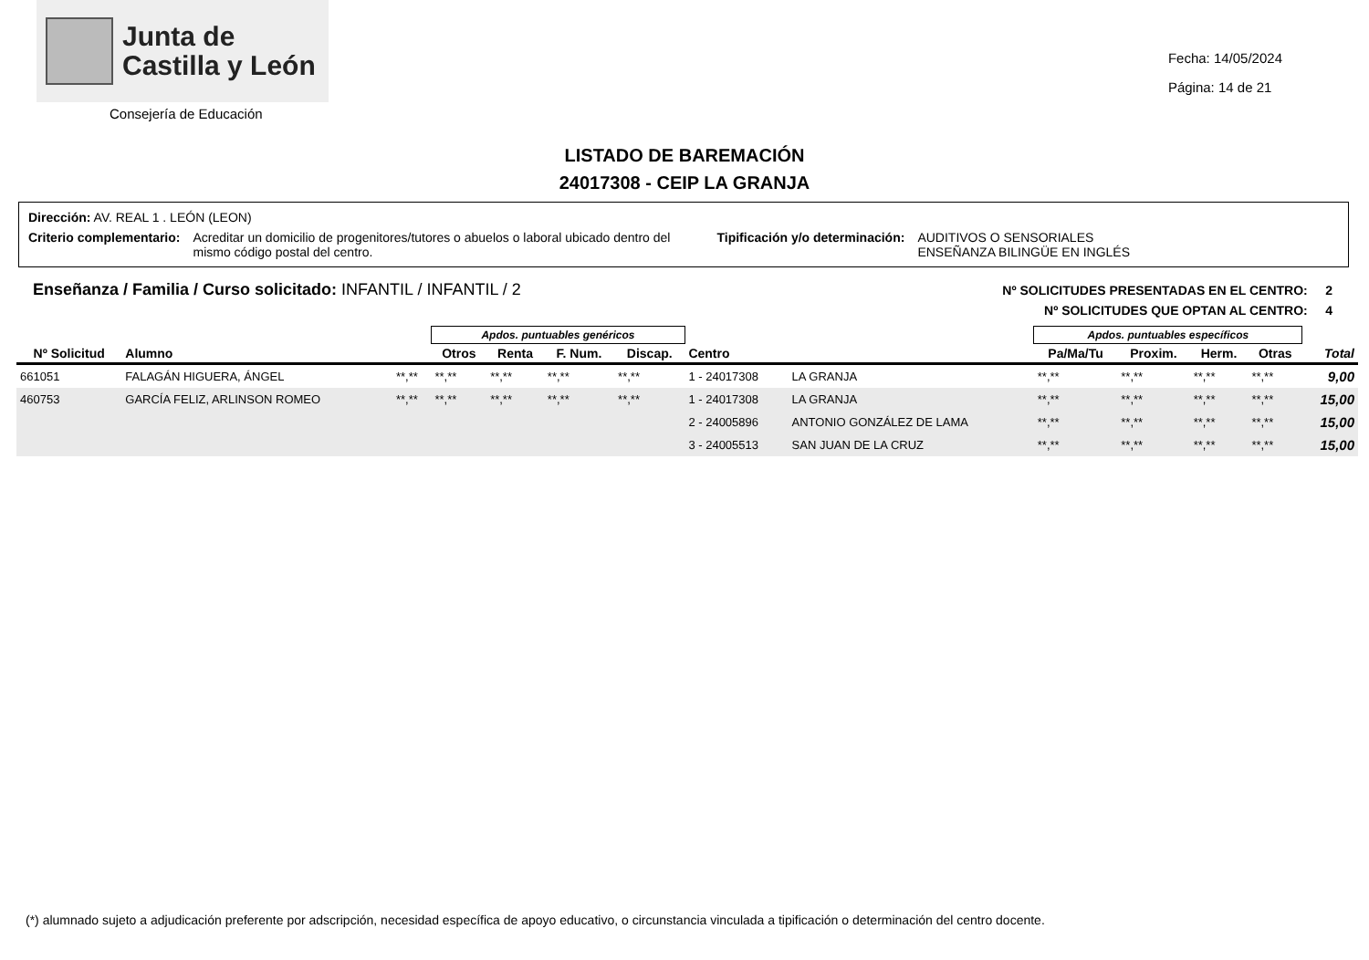Junta de
Castilla y León
Consejería de Educación
Fecha: 14/05/2024
Página: 14 de 21
LISTADO DE BAREMACIÓN
24017308 - CEIP LA GRANJA
Dirección: AV. REAL 1 . LEÓN (LEON)
Criterio complementario: Acreditar un domicilio de progenitores/tutores o abuelos o laboral ubicado dentro del mismo código postal del centro. Tipificación y/o determinación: AUDITIVOS O SENSORIALES
ENSEÑANZA BILINGÜE EN INGLÉS
Enseñanza / Familia / Curso solicitado: INFANTIL / INFANTIL / 2
Nº SOLICITUDES PRESENTADAS EN EL CENTRO: 2
Nº SOLICITUDES QUE OPTAN AL CENTRO: 4
| | | | Apdos. puntuables genéricos | | | | | | Apdos. puntuables específicos | | | | |
| --- | --- | --- | --- | --- | --- | --- | --- | --- | --- | --- | --- | --- | --- |
| Nº Solicitud | Alumno | | Otros | Renta | F. Num. | Discap. | Centro | | Pa/Ma/Tu | Proxim. | Herm. | Otras | Total |
| 661051 | FALAGÁN HIGUERA, ÁNGEL | **,** | **,** | **,** | **,** | **,** | 1 - 24017308 | LA GRANJA | **,** | **,** | **,** | **,** | 9,00 |
| 460753 | GARCÍA FELIZ, ARLINSON ROMEO | **,** | **,** | **,** | **,** | **,** | 1 - 24017308 | LA GRANJA | **,** | **,** | **,** | **,** | 15,00 |
| | | | | | | | 2 - 24005896 | ANTONIO GONZÁLEZ DE LAMA | **,** | **,** | **,** | **,** | 15,00 |
| | | | | | | | 3 - 24005513 | SAN JUAN DE LA CRUZ | **,** | **,** | **,** | **,** | 15,00 |
(*) alumnado sujeto a adjudicación preferente por adscripción, necesidad específica de apoyo educativo, o circunstancia vinculada a tipificación o determinación del centro docente.